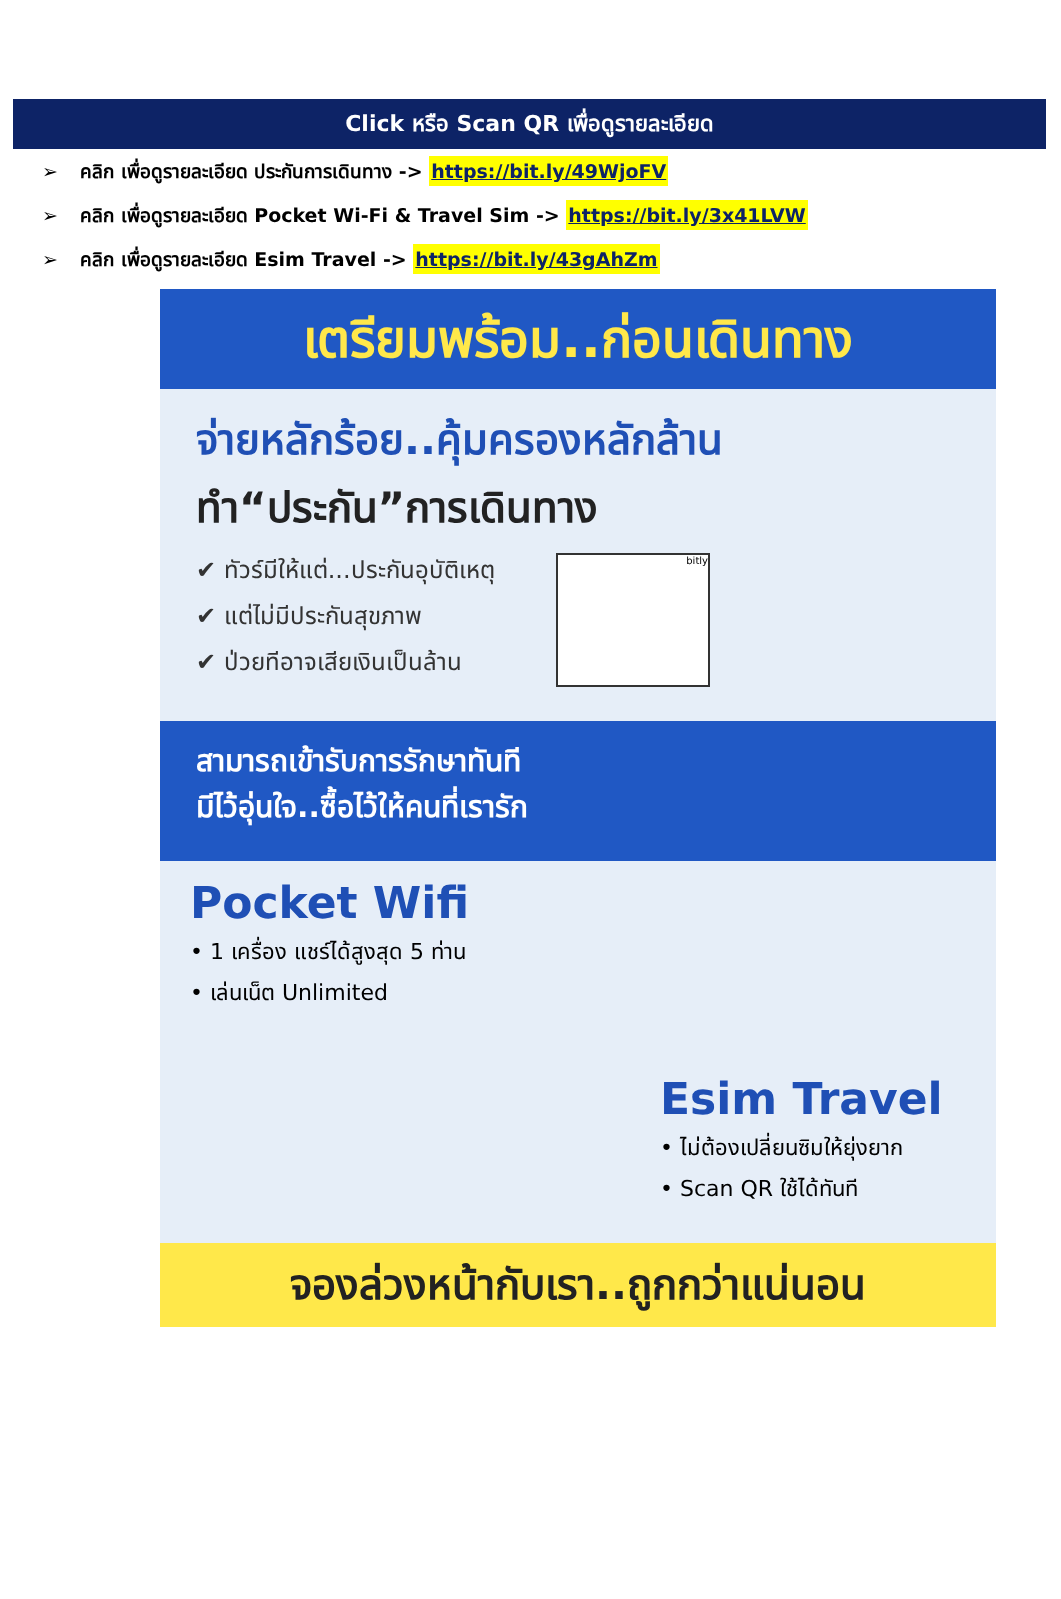Click หรือ Scan QR เพื่อดูรายละเอียด
➢ คลิก เพื่อดูรายละเอียด ประกันการเดินทาง -> https://bit.ly/49WjoFV
➢ คลิก เพื่อดูรายละเอียด Pocket Wi-Fi & Travel Sim -> https://bit.ly/3x41LVW
➢ คลิก เพื่อดูรายละเอียด Esim Travel -> https://bit.ly/43gAhZm
เตรียมพร้อม..ก่อนเดินทาง
จ่ายหลักร้อย..คุ้มครองหลักล้าน
ทำ“ประกัน”การเดินทาง
bitly
✔ ทัวร์มีให้แต่...ประกันอุบัติเหตุ
✔ แต่ไม่มีประกันสุขภาพ
✔ ป่วยทีอาจเสียเงินเป็นล้าน
สามารถเข้ารับการรักษาทันที
มีไว้อุ่นใจ..ซื้อไว้ให้คนที่เรารัก
Pocket Wifi
• 1 เครื่อง แชร์ได้สูงสุด 5 ท่าน
• เล่นเน็ต Unlimited
Esim Travel
• ไม่ต้องเปลี่ยนซิมให้ยุ่งยาก
• Scan QR ใช้ได้ทันที
จองล่วงหน้ากับเรา..ถูกกว่าแน่นอน